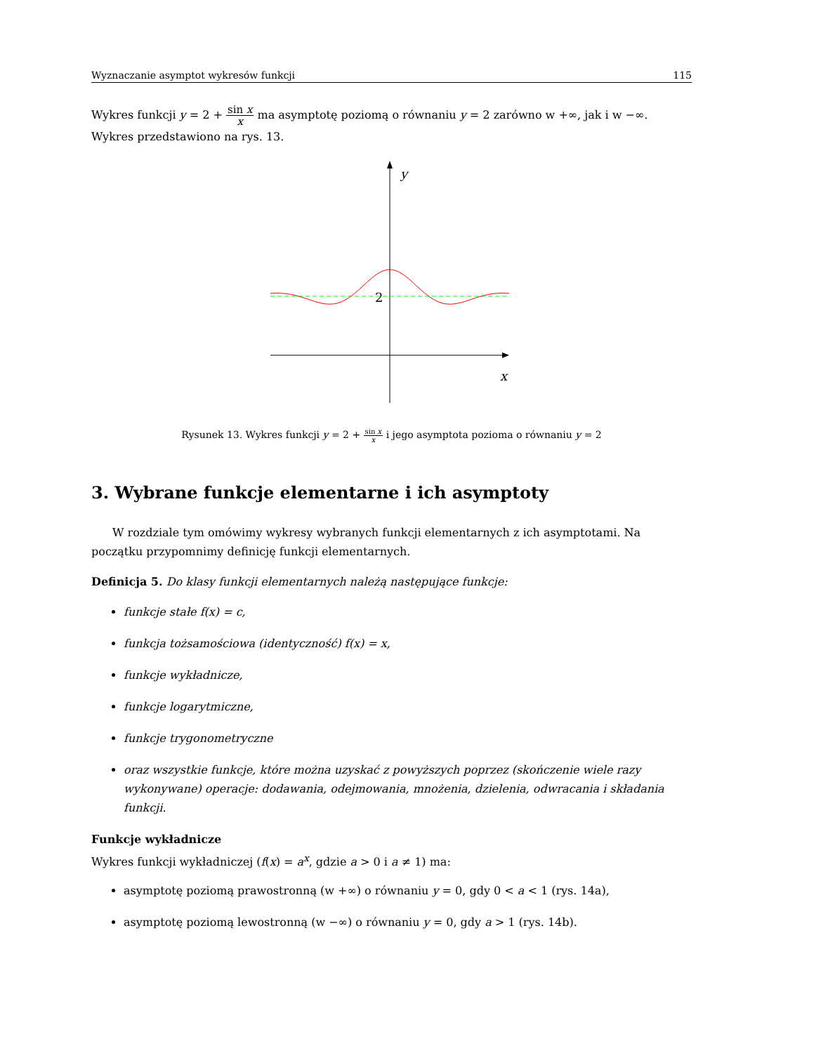Wyznaczanie asymptot wykresów funkcji 115
Wykres funkcji y = 2 + sin x x ma asymptotę poziomą o równaniu y = 2 zarówno w +∞, jak i w −∞. Wykres przedstawiono na rys. 13.
y
x
2
Rysunek 13. Wykres funkcji y = 2 + sin x x i jego asymptota pozioma o równaniu y = 2
3. Wybrane funkcje elementarne i ich asymptoty
W rozdziale tym omówimy wykresy wybranych funkcji elementarnych z ich asymptotami. Na początku przypomnimy definicję funkcji elementarnych.
Definicja 5. Do klasy funkcji elementarnych należą następujące funkcje:
funkcje stałe f(x) = c,
funkcja tożsamościowa (identyczność) f(x) = x,
funkcje wykładnicze,
funkcje logarytmiczne,
funkcje trygonometryczne
oraz wszystkie funkcje, które można uzyskać z powyższych poprzez (skończenie wiele razy wykonywane) operacje: dodawania, odejmowania, mnożenia, dzielenia, odwracania i składania funkcji.
Funkcje wykładnicze
Wykres funkcji wykładniczej (f(x) = a<sup>x</sup>, gdzie a > 0 i a ≠ 1) ma:
asymptotę poziomą prawostronną (w +∞) o równaniu y = 0, gdy 0 < a < 1 (rys. 14a),
asymptotę poziomą lewostronną (w −∞) o równaniu y = 0, gdy a > 1 (rys. 14b).